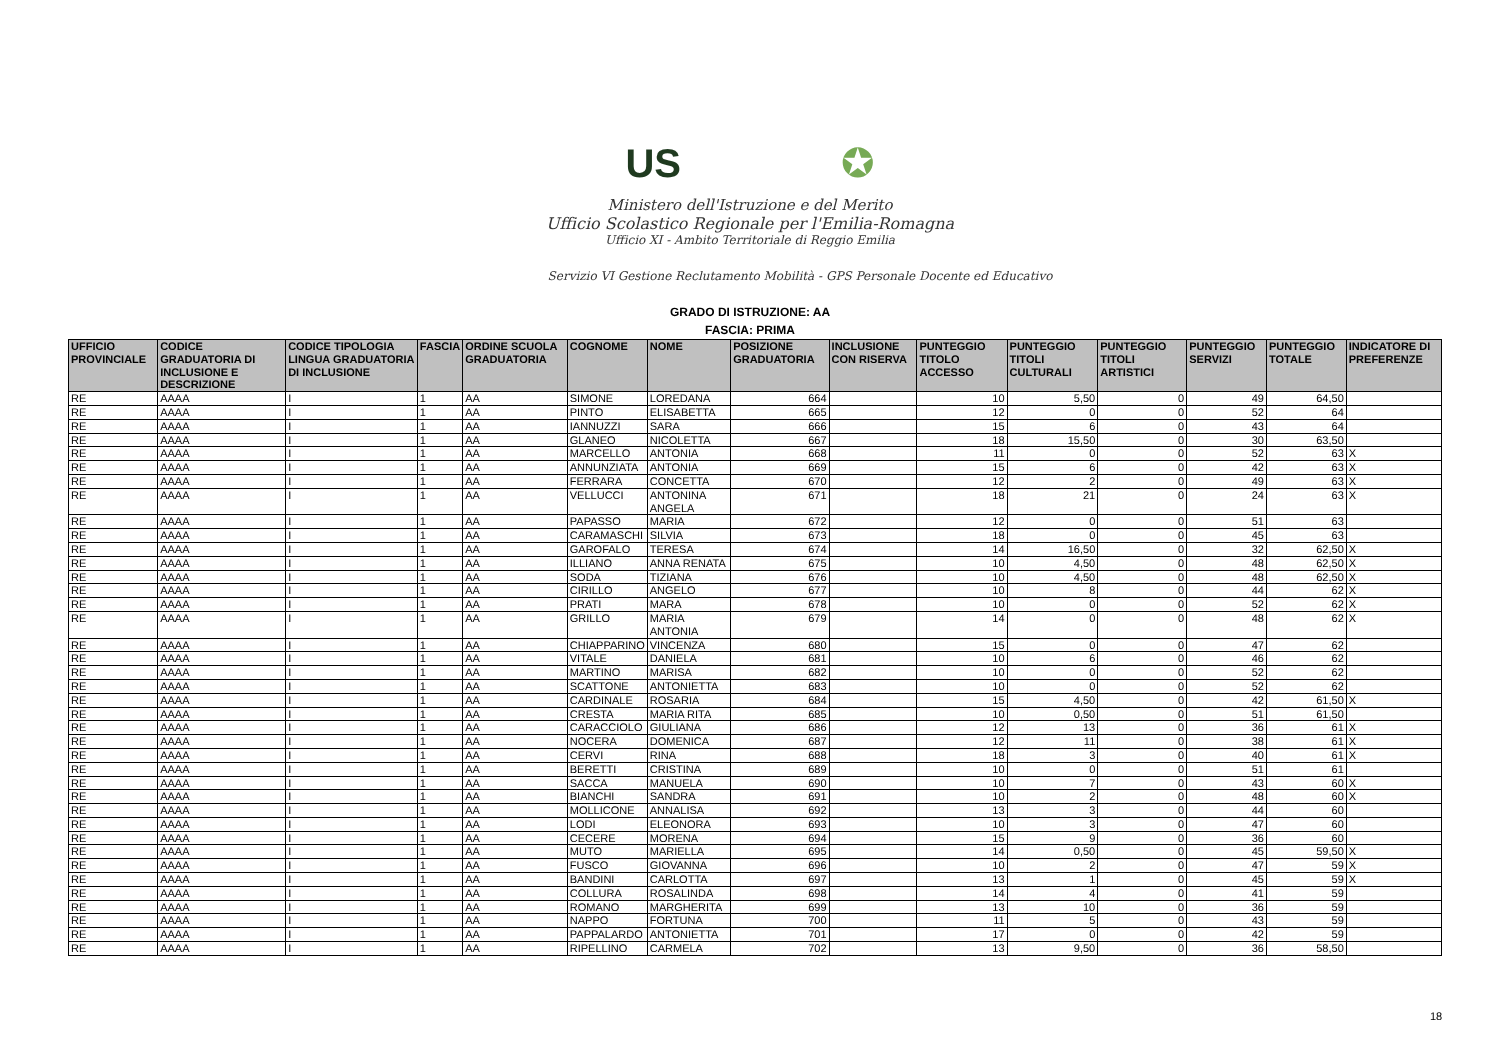US ✪
Ministero dell'Istruzione e del Merito
Ufficio Scolastico Regionale per l'Emilia-Romagna
Ufficio XI - Ambito Territoriale di Reggio Emilia
Servizio VI Gestione Reclutamento Mobilità - GPS Personale Docente ed Educativo
GRADO DI ISTRUZIONE: AA
FASCIA: PRIMA
| UFFICIO PROVINCIALE | CODICE GRADUATORIA DI INCLUSIONE E DESCRIZIONE | CODICE TIPOLOGIA LINGUA GRADUATORIA DI INCLUSIONE | FASCIA | ORDINE SCUOLA GRADUATORIA | COGNOME | NOME | POSIZIONE GRADUATORIA | INCLUSIONE CON RISERVA | PUNTEGGIO TITOLO ACCESSO | PUNTEGGIO TITOLI CULTURALI | PUNTEGGIO TITOLI ARTISTICI | PUNTEGGIO SERVIZI | PUNTEGGIO TOTALE | INDICATORE DI PREFERENZE |
| --- | --- | --- | --- | --- | --- | --- | --- | --- | --- | --- | --- | --- | --- | --- |
| RE | AAAA | I | 1 | AA | SIMONE | LOREDANA | 664 | | 10 | 5,50 | 0 | 49 | 64,50 | |
| RE | AAAA | I | 1 | AA | PINTO | ELISABETTA | 665 | | 12 | 0 | 0 | 52 | 64 | |
| RE | AAAA | I | 1 | AA | IANNUZZI | SARA | 666 | | 15 | 6 | 0 | 43 | 64 | |
| RE | AAAA | I | 1 | AA | GLANEO | NICOLETTA | 667 | | 18 | 15,50 | 0 | 30 | 63,50 | |
| RE | AAAA | I | 1 | AA | MARCELLO | ANTONIA | 668 | | 11 | 0 | 0 | 52 | 63 | X |
| RE | AAAA | I | 1 | AA | ANNUNZIATA | ANTONIA | 669 | | 15 | 6 | 0 | 42 | 63 | X |
| RE | AAAA | I | 1 | AA | FERRARA | CONCETTA | 670 | | 12 | 2 | 0 | 49 | 63 | X |
| RE | AAAA | I | 1 | AA | VELLUCCI | ANTONINA ANGELA | 671 | | 18 | 21 | 0 | 24 | 63 | X |
| RE | AAAA | I | 1 | AA | PAPASSO | MARIA | 672 | | 12 | 0 | 0 | 51 | 63 | |
| RE | AAAA | I | 1 | AA | CARAMASCHI | SILVIA | 673 | | 18 | 0 | 0 | 45 | 63 | |
| RE | AAAA | I | 1 | AA | GAROFALO | TERESA | 674 | | 14 | 16,50 | 0 | 32 | 62,50 | X |
| RE | AAAA | I | 1 | AA | ILLIANO | ANNA RENATA | 675 | | 10 | 4,50 | 0 | 48 | 62,50 | X |
| RE | AAAA | I | 1 | AA | SODA | TIZIANA | 676 | | 10 | 4,50 | 0 | 48 | 62,50 | X |
| RE | AAAA | I | 1 | AA | CIRILLO | ANGELO | 677 | | 10 | 8 | 0 | 44 | 62 | X |
| RE | AAAA | I | 1 | AA | PRATI | MARA | 678 | | 10 | 0 | 0 | 52 | 62 | X |
| RE | AAAA | I | 1 | AA | GRILLO | MARIA ANTONIA | 679 | | 14 | 0 | 0 | 48 | 62 | X |
| RE | AAAA | I | 1 | AA | CHIAPPARINO | VINCENZA | 680 | | 15 | 0 | 0 | 47 | 62 | |
| RE | AAAA | I | 1 | AA | VITALE | DANIELA | 681 | | 10 | 6 | 0 | 46 | 62 | |
| RE | AAAA | I | 1 | AA | MARTINO | MARISA | 682 | | 10 | 0 | 0 | 52 | 62 | |
| RE | AAAA | I | 1 | AA | SCATTONE | ANTONIETTA | 683 | | 10 | 0 | 0 | 52 | 62 | |
| RE | AAAA | I | 1 | AA | CARDINALE | ROSARIA | 684 | | 15 | 4,50 | 0 | 42 | 61,50 | X |
| RE | AAAA | I | 1 | AA | CRESTA | MARIA RITA | 685 | | 10 | 0,50 | 0 | 51 | 61,50 | |
| RE | AAAA | I | 1 | AA | CARACCIOLO | GIULIANA | 686 | | 12 | 13 | 0 | 36 | 61 | X |
| RE | AAAA | I | 1 | AA | NOCERA | DOMENICA | 687 | | 12 | 11 | 0 | 38 | 61 | X |
| RE | AAAA | I | 1 | AA | CERVI | RINA | 688 | | 18 | 3 | 0 | 40 | 61 | X |
| RE | AAAA | I | 1 | AA | BERETTI | CRISTINA | 689 | | 10 | 0 | 0 | 51 | 61 | |
| RE | AAAA | I | 1 | AA | SACCA | MANUELA | 690 | | 10 | 7 | 0 | 43 | 60 | X |
| RE | AAAA | I | 1 | AA | BIANCHI | SANDRA | 691 | | 10 | 2 | 0 | 48 | 60 | X |
| RE | AAAA | I | 1 | AA | MOLLICONE | ANNALISA | 692 | | 13 | 3 | 0 | 44 | 60 | |
| RE | AAAA | I | 1 | AA | LODI | ELEONORA | 693 | | 10 | 3 | 0 | 47 | 60 | |
| RE | AAAA | I | 1 | AA | CECERE | MORENA | 694 | | 15 | 9 | 0 | 36 | 60 | |
| RE | AAAA | I | 1 | AA | MUTO | MARIELLA | 695 | | 14 | 0,50 | 0 | 45 | 59,50 | X |
| RE | AAAA | I | 1 | AA | FUSCO | GIOVANNA | 696 | | 10 | 2 | 0 | 47 | 59 | X |
| RE | AAAA | I | 1 | AA | BANDINI | CARLOTTA | 697 | | 13 | 1 | 0 | 45 | 59 | X |
| RE | AAAA | I | 1 | AA | COLLURA | ROSALINDA | 698 | | 14 | 4 | 0 | 41 | 59 | |
| RE | AAAA | I | 1 | AA | ROMANO | MARGHERITA | 699 | | 13 | 10 | 0 | 36 | 59 | |
| RE | AAAA | I | 1 | AA | NAPPO | FORTUNA | 700 | | 11 | 5 | 0 | 43 | 59 | |
| RE | AAAA | I | 1 | AA | PAPPALARDO | ANTONIETTA | 701 | | 17 | 0 | 0 | 42 | 59 | |
| RE | AAAA | I | 1 | AA | RIPELLINO | CARMELA | 702 | | 13 | 9,50 | 0 | 36 | 58,50 | |
18